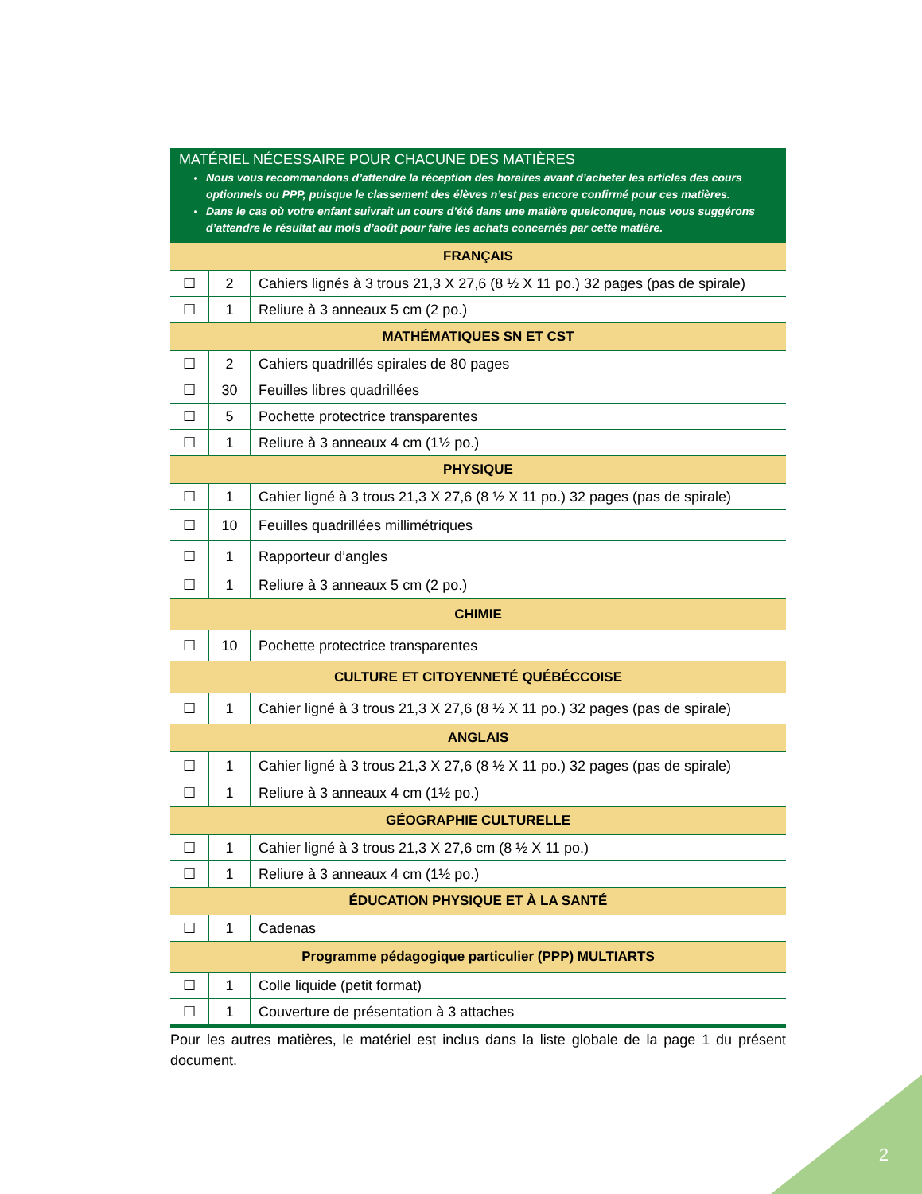MATÉRIEL NÉCESSAIRE POUR CHACUNE DES MATIÈRES
Nous vous recommandons d’attendre la réception des horaires avant d’acheter les articles des cours optionnels ou PPP, puisque le classement des élèves n’est pas encore confirmé pour ces matières.
Dans le cas où votre enfant suivrait un cours d’été dans une matière quelconque, nous vous suggérons d’attendre le résultat au mois d’août pour faire les achats concernés par cette matière.
| FRANÇAIS | | |
| --- | --- | --- |
| ☐ | 2 | Cahiers lignés à 3 trous 21,3 X 27,6 (8 ½ X 11 po.) 32 pages (pas de spirale) |
| ☐ | 1 | Reliure à 3 anneaux 5 cm (2 po.) |
| MATHÉMATIQUES SN ET CST | | |
| ☐ | 2 | Cahiers quadrillés spirales de 80 pages |
| ☐ | 30 | Feuilles libres quadrillées |
| ☐ | 5 | Pochette protectrice transparentes |
| ☐ | 1 | Reliure à 3 anneaux 4 cm (1½ po.) |
| PHYSIQUE | | |
| ☐ | 1 | Cahier ligné à 3 trous 21,3 X 27,6 (8 ½ X 11 po.) 32 pages (pas de spirale) |
| ☐ | 10 | Feuilles quadrillées millimétriques |
| ☐ | 1 | Rapporteur d’angles |
| ☐ | 1 | Reliure à 3 anneaux 5 cm (2 po.) |
| CHIMIE | | |
| ☐ | 10 | Pochette protectrice transparentes |
| CULTURE ET CITOYENNETÉ QUÉBÉCCOISE | | |
| ☐ | 1 | Cahier ligné à 3 trous 21,3 X 27,6 (8 ½ X 11 po.) 32 pages (pas de spirale) |
| ANGLAIS | | |
| ☐ | 1 | Cahier ligné à 3 trous 21,3 X 27,6 (8 ½ X 11 po.) 32 pages (pas de spirale) |
| ☐ | 1 | Reliure à 3 anneaux 4 cm (1½ po.) |
| GÉOGRAPHIE CULTURELLE | | |
| ☐ | 1 | Cahier ligné à 3 trous 21,3 X 27,6 cm (8 ½ X 11 po.) |
| ☐ | 1 | Reliure à 3 anneaux 4 cm (1½ po.) |
| ÉDUCATION PHYSIQUE ET À LA SANTÉ | | |
| ☐ | 1 | Cadenas |
| Programme pédagogique particulier (PPP) MULTIARTS | | |
| ☐ | 1 | Colle liquide (petit format) |
| ☐ | 1 | Couverture de présentation à 3 attaches |
Pour les autres matières, le matériel est inclus dans la liste globale de la page 1 du présent document.
2